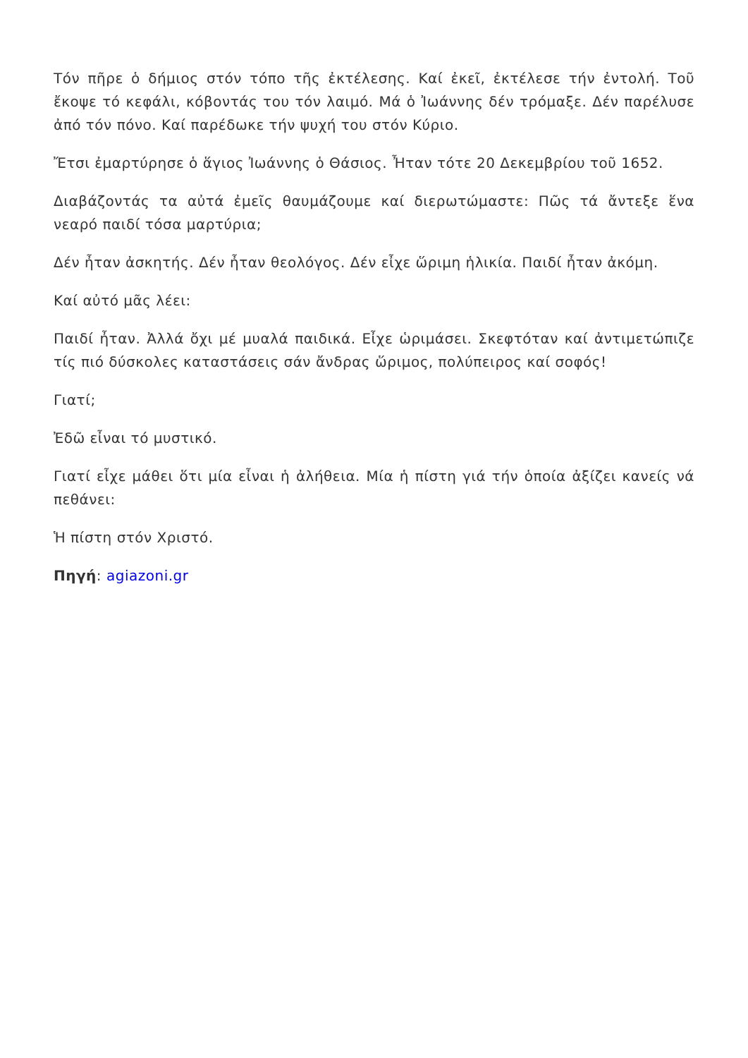Τόν πῆρε ὁ δήμιος στόν τόπο τῆς ἐκτέλεσης. Καί ἐκεῖ, ἐκτέλεσε τήν ἐντολή. Τοῦ ἔκοψε τό κεφάλι, κόβοντάς του τόν λαιμό. Μά ὁ Ἰωάννης δέν τρόμαξε. Δέν παρέλυσε ἀπό τόν πόνο. Καί παρέδωκε τήν ψυχή του στόν Κύριο.
Ἔτσι ἐμαρτύρησε ὁ ἅγιος Ἰωάννης ὁ Θάσιος. Ἦταν τότε 20 Δεκεμβρίου τοῦ 1652.
Διαβάζοντάς τα αὐτά ἐμεῖς θαυμάζουμε καί διερωτώμαστε: Πῶς τά ἄντεξε ἕνα νεαρό παιδί τόσα μαρτύρια;
Δέν ἦταν ἀσκητής. Δέν ἦταν θεολόγος. Δέν εἶχε ὥριμη ἡλικία. Παιδί ἦταν ἀκόμη.
Καί αὐτό μᾶς λέει:
Παιδί ἦταν. Ἀλλά ὄχι μέ μυαλά παιδικά. Εἶχε ὡριμάσει. Σκεφτόταν καί ἀντιμετώπιζε τίς πιό δύσκολες καταστάσεις σάν ἄνδρας ὥριμος, πολύπειρος καί σοφός!
Γιατί;
Ἐδῶ εἶναι τό μυστικό.
Γιατί εἶχε μάθει ὅτι μία εἶναι ἡ ἀλήθεια. Μία ἡ πίστη γιά τήν ὁποία ἀξίζει κανείς νά πεθάνει:
Ἡ πίστη στόν Χριστό.
Πηγή: agiazoni.gr